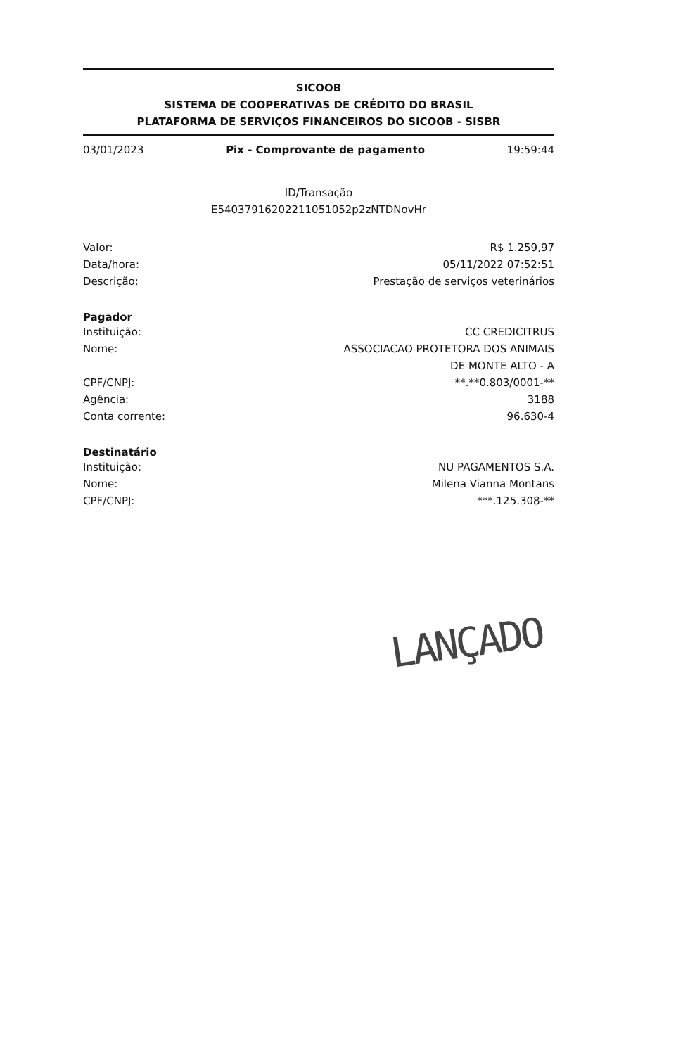SICOOB
SISTEMA DE COOPERATIVAS DE CRÉDITO DO BRASIL
PLATAFORMA DE SERVIÇOS FINANCEIROS DO SICOOB - SISBR
03/01/2023 Pix - Comprovante de pagamento 19:59:44
ID/Transação
E54037916202211051052p2zNTDNovHr
Valor: R$ 1.259,97
Data/hora: 05/11/2022 07:52:51
Descrição: Prestação de serviços veterinários
Pagador
Instituição: CC CREDICITRUS
Nome: ASSOCIACAO PROTETORA DOS ANIMAIS
DE MONTE ALTO - A
CPF/CNPJ: **.**0.803/0001-**
Agência: 3188
Conta corrente: 96.630-4
Destinatário
Instituição: NU PAGAMENTOS S.A.
Nome: Milena Vianna Montans
CPF/CNPJ: ***.125.308-**
LANÇADO